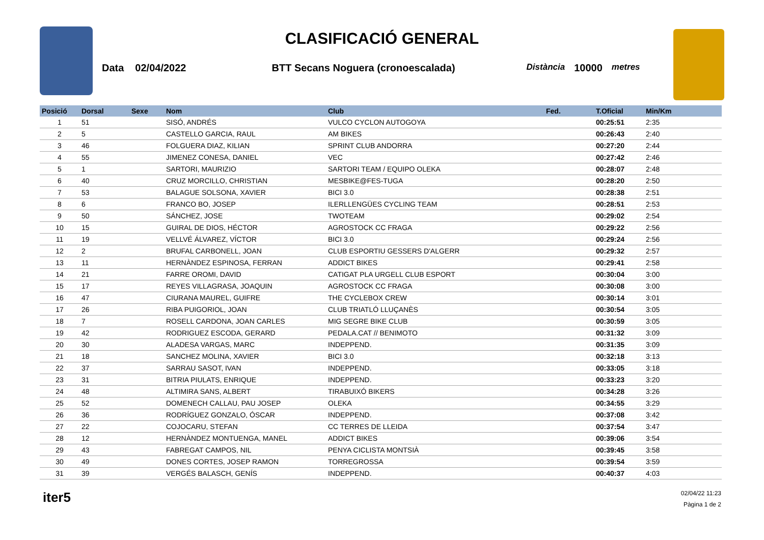CLASIFICACIÓ GENERAL
Data 02/04/2022 BTT Secans Noguera (cronoescalada) Distància 10000 metres
| Posició | Dorsal | Sexe | Nom | Club | Fed. | T.Oficial | Min/Km |
| --- | --- | --- | --- | --- | --- | --- | --- |
| 1 | 51 | | SISÓ, ANDRÉS | VULCO CYCLON AUTOGOYA | | 00:25:51 | 2:35 |
| 2 | 5 | | CASTELLO GARCIA, RAUL | AM BIKES | | 00:26:43 | 2:40 |
| 3 | 46 | | FOLGUERA DIAZ, KILIAN | SPRINT CLUB ANDORRA | | 00:27:20 | 2:44 |
| 4 | 55 | | JIMENEZ CONESA, DANIEL | VEC | | 00:27:42 | 2:46 |
| 5 | 1 | | SARTORI, MAURIZIO | SARTORI TEAM / EQUIPO OLEKA | | 00:28:07 | 2:48 |
| 6 | 40 | | CRUZ MORCILLO, CHRISTIAN | MESBIKE@FES-TUGA | | 00:28:20 | 2:50 |
| 7 | 53 | | BALAGUE SOLSONA, XAVIER | BICI 3.0 | | 00:28:38 | 2:51 |
| 8 | 6 | | FRANCO BO, JOSEP | ILERLLENGÜES CYCLING TEAM | | 00:28:51 | 2:53 |
| 9 | 50 | | SÁNCHEZ, JOSE | TWOTEAM | | 00:29:02 | 2:54 |
| 10 | 15 | | GUIRAL DE DIOS, HÉCTOR | AGROSTOCK CC FRAGA | | 00:29:22 | 2:56 |
| 11 | 19 | | VELLVÉ ÁLVAREZ, VÍCTOR | BICI 3.0 | | 00:29:24 | 2:56 |
| 12 | 2 | | BRUFAL CARBONELL, JOAN | CLUB ESPORTIU GESSERS D'ALGERR | | 00:29:32 | 2:57 |
| 13 | 11 | | HERNÀNDEZ ESPINOSA, FERRAN | ADDICT BIKES | | 00:29:41 | 2:58 |
| 14 | 21 | | FARRE OROMI, DAVID | CATIGAT PLA URGELL CLUB ESPORT | | 00:30:04 | 3:00 |
| 15 | 17 | | REYES VILLAGRASA, JOAQUIN | AGROSTOCK CC FRAGA | | 00:30:08 | 3:00 |
| 16 | 47 | | CIURANA MAUREL, GUIFRE | THE CYCLEBOX CREW | | 00:30:14 | 3:01 |
| 17 | 26 | | RIBA PUIGORIOL, JOAN | CLUB TRIATLÓ LLUÇANÈS | | 00:30:54 | 3:05 |
| 18 | 7 | | ROSELL CARDONA, JOAN CARLES | MIG SEGRE BIKE CLUB | | 00:30:59 | 3:05 |
| 19 | 42 | | RODRIGUEZ ESCODA, GERARD | PEDALA.CAT // BENIMOTO | | 00:31:32 | 3:09 |
| 20 | 30 | | ALADESA VARGAS, MARC | INDEPPEND. | | 00:31:35 | 3:09 |
| 21 | 18 | | SANCHEZ MOLINA, XAVIER | BICI 3.0 | | 00:32:18 | 3:13 |
| 22 | 37 | | SARRAU SASOT, IVAN | INDEPPEND. | | 00:33:05 | 3:18 |
| 23 | 31 | | BITRIA PIULATS, ENRIQUE | INDEPPEND. | | 00:33:23 | 3:20 |
| 24 | 48 | | ALTIMIRA SANS, ALBERT | TIRABUIXÓ BIKERS | | 00:34:28 | 3:26 |
| 25 | 52 | | DOMENECH CALLAU, PAU JOSEP | OLEKA | | 00:34:55 | 3:29 |
| 26 | 36 | | RODRÍGUEZ GONZALO, ÓSCAR | INDEPPEND. | | 00:37:08 | 3:42 |
| 27 | 22 | | COJOCARU, STEFAN | CC TERRES DE LLEIDA | | 00:37:54 | 3:47 |
| 28 | 12 | | HERNÀNDEZ MONTUENGA, MANEL | ADDICT BIKES | | 00:39:06 | 3:54 |
| 29 | 43 | | FABREGAT CAMPOS, NIL | PENYA CICLISTA MONTSIÀ | | 00:39:45 | 3:58 |
| 30 | 49 | | DONES CORTES, JOSEP RAMON | TORREGROSSA | | 00:39:54 | 3:59 |
| 31 | 39 | | VERGÉS BALASCH, GENÍS | INDEPPEND. | | 00:40:37 | 4:03 |
iter5
02/04/22 11:23
Pàgina 1 de 2